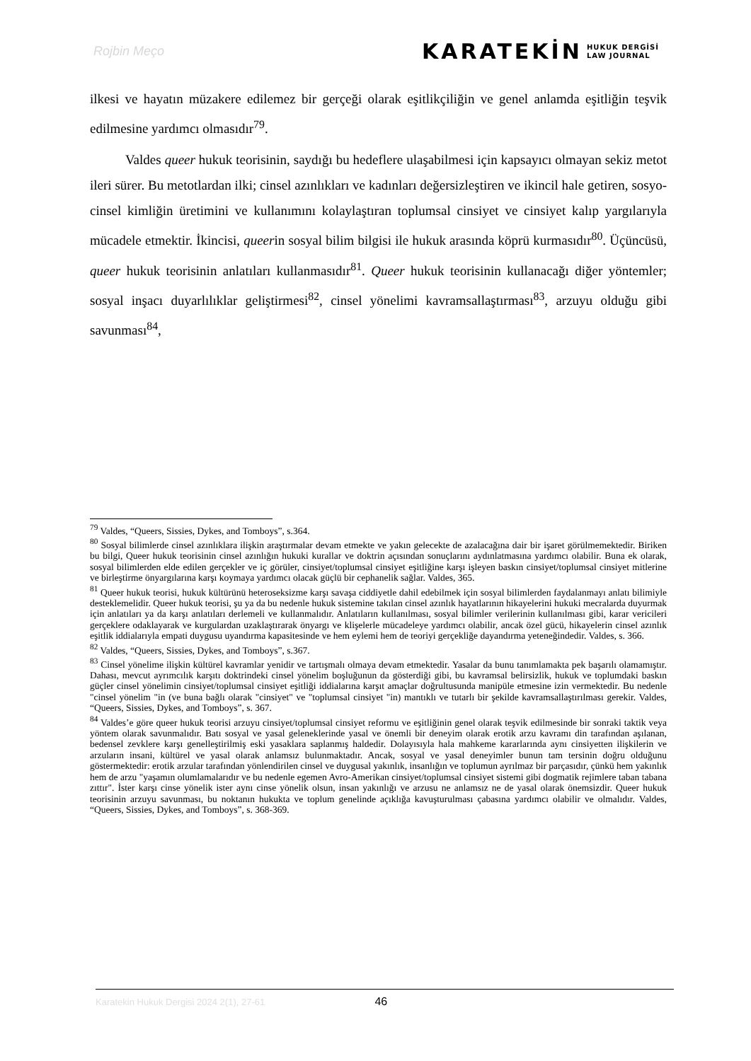Rojbin Meço
KARATEKİN HUKUK DERGİSİ
LAW JOURNAL
ilkesi ve hayatın müzakere edilemez bir gerçeği olarak eşitlikçiliğin ve genel anlamda eşitliğin teşvik edilmesine yardımcı olmasıdır<sup>79</sup>.
Valdes queer hukuk teorisinin, saydığı bu hedeflere ulaşabilmesi için kapsayıcı olmayan sekiz metot ileri sürer. Bu metotlardan ilki; cinsel azınlıkları ve kadınları değersizleştiren ve ikincil hale getiren, sosyo-cinsel kimliğin üretimini ve kullanımını kolaylaştıran toplumsal cinsiyet ve cinsiyet kalıp yargılarıyla mücadele etmektir. İkincisi, queerin sosyal bilim bilgisi ile hukuk arasında köprü kurmasıdır<sup>80</sup>. Üçüncüsü, queer hukuk teorisinin anlatıları kullanmasıdır<sup>81</sup>. Queer hukuk teorisinin kullanacağı diğer yöntemler; sosyal inşacı duyarlılıklar geliştirmesi<sup>82</sup>, cinsel yönelimi kavramsallaştırması<sup>83</sup>, arzuyu olduğu gibi savunması<sup>84</sup>,
<sup>79</sup> Valdes, “Queers, Sissies, Dykes, and Tomboys”, s.364.
<sup>80</sup> Sosyal bilimlerde cinsel azınlıklara ilişkin araştırmalar devam etmekte ve yakın gelecekte de azalacağına dair bir işaret görülmemektedir. Biriken bu bilgi, Queer hukuk teorisinin cinsel azınlığın hukuki kurallar ve doktrin açısından sonuçlarını aydınlatmasına yardımcı olabilir. Buna ek olarak, sosyal bilimlerden elde edilen gerçekler ve iç görüler, cinsiyet/toplumsal cinsiyet eşitliğine karşı işleyen baskın cinsiyet/toplumsal cinsiyet mitlerine ve birleştirme önyargılarına karşı koymaya yardımcı olacak güçlü bir cephanelik sağlar. Valdes, 365.
<sup>81</sup> Queer hukuk teorisi, hukuk kültürünü heteroseksizme karşı savaşa ciddiyetle dahil edebilmek için sosyal bilimlerden faydalanmayı anlatı bilimiyle desteklemelidir. Queer hukuk teorisi, şu ya da bu nedenle hukuk sistemine takılan cinsel azınlık hayatlarının hikayelerini hukuki mecralarda duyurmak için anlatıları ya da karşı anlatıları derlemeli ve kullanmalıdır. Anlatıların kullanılması, sosyal bilimler verilerinin kullanılması gibi, karar vericileri gerçeklere odaklayarak ve kurgulardan uzaklaştırarak önyargı ve klişelerle mücadeleye yardımcı olabilir, ancak özel gücü, hikayelerin cinsel azınlık eşitlik iddialarıyla empati duygusu uyandırma kapasitesinde ve hem eylemi hem de teoriyi gerçekliğe dayandırma yeteneğindedir. Valdes, s. 366.
<sup>82</sup> Valdes, “Queers, Sissies, Dykes, and Tomboys”, s.367.
<sup>83</sup> Cinsel yönelime ilişkin kültürel kavramlar yenidir ve tartışmalı olmaya devam etmektedir. Yasalar da bunu tanımlamakta pek başarılı olamamıştır. Dahası, mevcut ayrımcılık karşıtı doktrindeki cinsel yönelim boşluğunun da gösterdiği gibi, bu kavramsal belirsizlik, hukuk ve toplumdaki baskın güçler cinsel yönelimin cinsiyet/toplumsal cinsiyet eşitliği iddialarına karşıt amaçlar doğrultusunda manipüle etmesine izin vermektedir. Bu nedenle "cinsel yönelim "in (ve buna bağlı olarak "cinsiyet" ve "toplumsal cinsiyet "in) mantıklı ve tutarlı bir şekilde kavramsallaştırılması gerekir. Valdes, “Queers, Sissies, Dykes, and Tomboys”, s. 367.
<sup>84</sup> Valdes’e göre queer hukuk teorisi arzuyu cinsiyet/toplumsal cinsiyet reformu ve eşitliğinin genel olarak teşvik edilmesinde bir sonraki taktik veya yöntem olarak savunmalıdır. Batı sosyal ve yasal geleneklerinde yasal ve önemli bir deneyim olarak erotik arzu kavramı din tarafından aşılanan, bedensel zevklere karşı genelleştirilmiş eski yasaklara saplanmış haldedir. Dolayısıyla hala mahkeme kararlarında aynı cinsiyetten ilişkilerin ve arzuların insani, kültürel ve yasal olarak anlamsız bulunmaktadır. Ancak, sosyal ve yasal deneyimler bunun tam tersinin doğru olduğunu göstermektedir: erotik arzular tarafından yönlendirilen cinsel ve duygusal yakınlık, insanlığın ve toplumun ayrılmaz bir parçasıdır, çünkü hem yakınlık hem de arzu "yaşamın olumlamalarıdır ve bu nedenle egemen Avro-Amerikan cinsiyet/toplumsal cinsiyet sistemi gibi dogmatik rejimlere taban tabana zıttır". İster karşı cinse yönelik ister aynı cinse yönelik olsun, insan yakınlığı ve arzusu ne anlamsız ne de yasal olarak önemsizdir. Queer hukuk teorisinin arzuyu savunması, bu noktanın hukukta ve toplum genelinde açıklığa kavuşturulması çabasına yardımcı olabilir ve olmalıdır. Valdes, “Queers, Sissies, Dykes, and Tomboys”, s. 368-369.
Karatekin Hukuk Dergisi 2024 2(1), 27-61 46